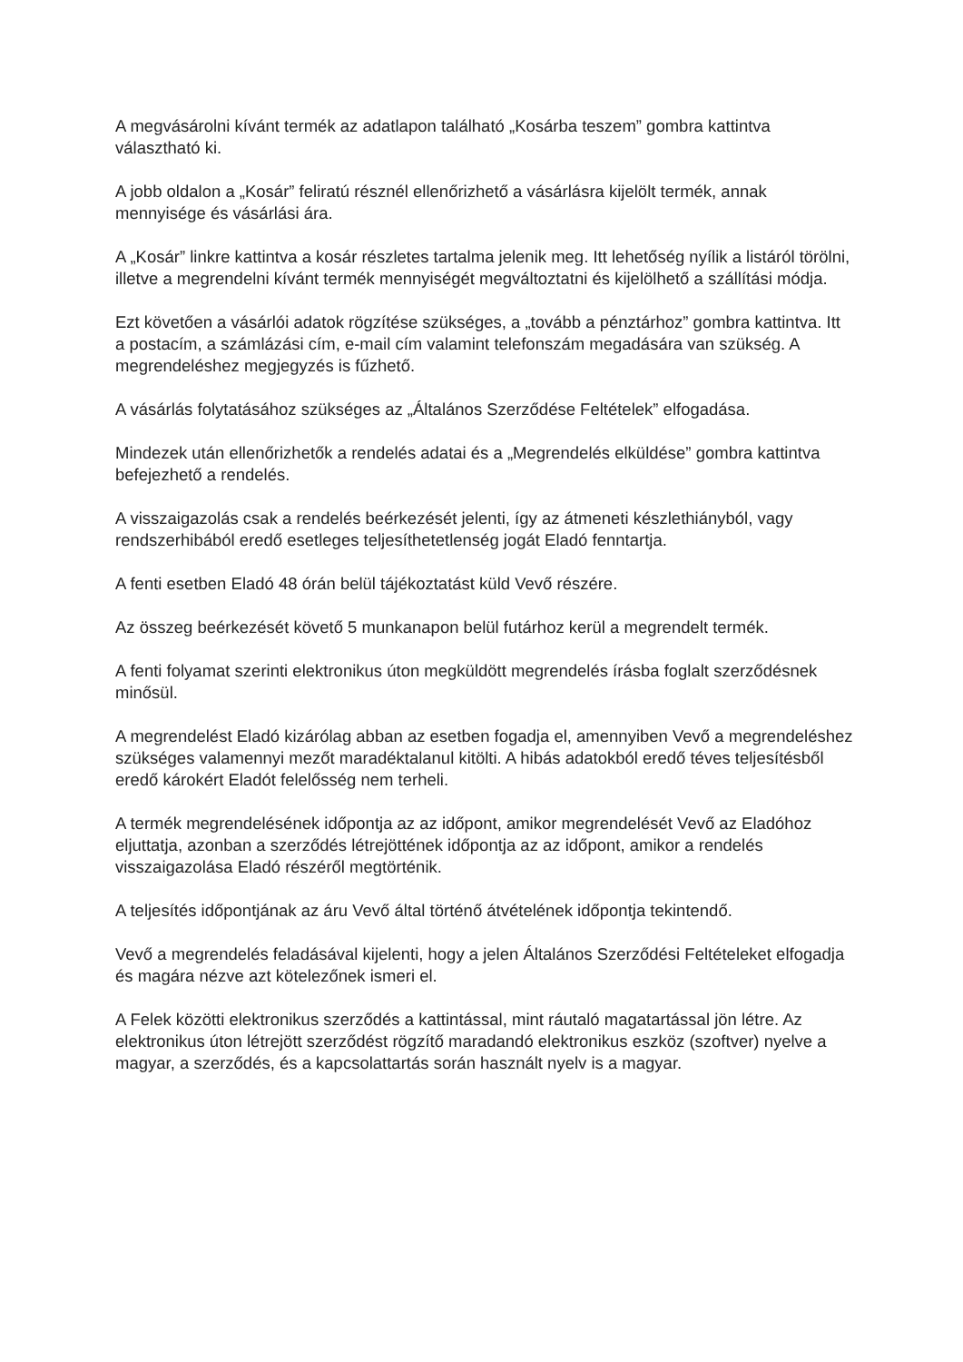A megvásárolni kívánt termék az adatlapon található „Kosárba teszem” gombra kattintva választható ki.
A jobb oldalon a „Kosár” feliratú résznél ellenőrizhető a vásárlásra kijelölt termék, annak mennyisége és vásárlási ára.
A „Kosár” linkre kattintva a kosár részletes tartalma jelenik meg. Itt lehetőség nyílik a listáról törölni, illetve a megrendelni kívánt termék mennyiségét megváltoztatni és kijelölhető a szállítási módja.
Ezt követően a vásárlói adatok rögzítése szükséges, a „tovább a pénztárhoz” gombra kattintva. Itt a postacím, a számlázási cím, e-mail cím valamint telefonszám megadására van szükség. A megrendeléshez megjegyzés is fűzhető.
A vásárlás folytatásához szükséges az „Általános Szerződése Feltételek” elfogadása.
Mindezek után ellenőrizhetők a rendelés adatai és a „Megrendelés elküldése” gombra kattintva befejezhető a rendelés.
A visszaigazolás csak a rendelés beérkezését jelenti, így az átmeneti készlethiányból, vagy rendszerhibából eredő esetleges teljesíthetetlenség jogát Eladó fenntartja.
A fenti esetben Eladó 48 órán belül tájékoztatást küld Vevő részére.
Az összeg beérkezését követő 5 munkanapon belül futárhoz kerül a megrendelt termék.
A fenti folyamat szerinti elektronikus úton megküldött megrendelés írásba foglalt szerződésnek minősül.
A megrendelést Eladó kizárólag abban az esetben fogadja el, amennyiben Vevő a megrendeléshez szükséges valamennyi mezőt maradéktalanul kitölti. A hibás adatokból eredő téves teljesítésből eredő károkért Eladót felelősség nem terheli.
A termék megrendelésének időpontja az az időpont, amikor megrendelését Vevő az Eladóhoz eljuttatja, azonban a szerződés létrejöttének időpontja az az időpont, amikor a rendelés visszaigazolása Eladó részéről megtörténik.
A teljesítés időpontjának az áru Vevő által történő átvételének időpontja tekintendő.
Vevő a megrendelés feladásával kijelenti, hogy a jelen Általános Szerződési Feltételeket elfogadja és magára nézve azt kötelezőnek ismeri el.
A Felek közötti elektronikus szerződés a kattintással, mint ráutaló magatartással jön létre. Az elektronikus úton létrejött szerződést rögzítő maradandó elektronikus eszköz (szoftver) nyelve a magyar, a szerződés, és a kapcsolattartás során használt nyelv is a magyar.